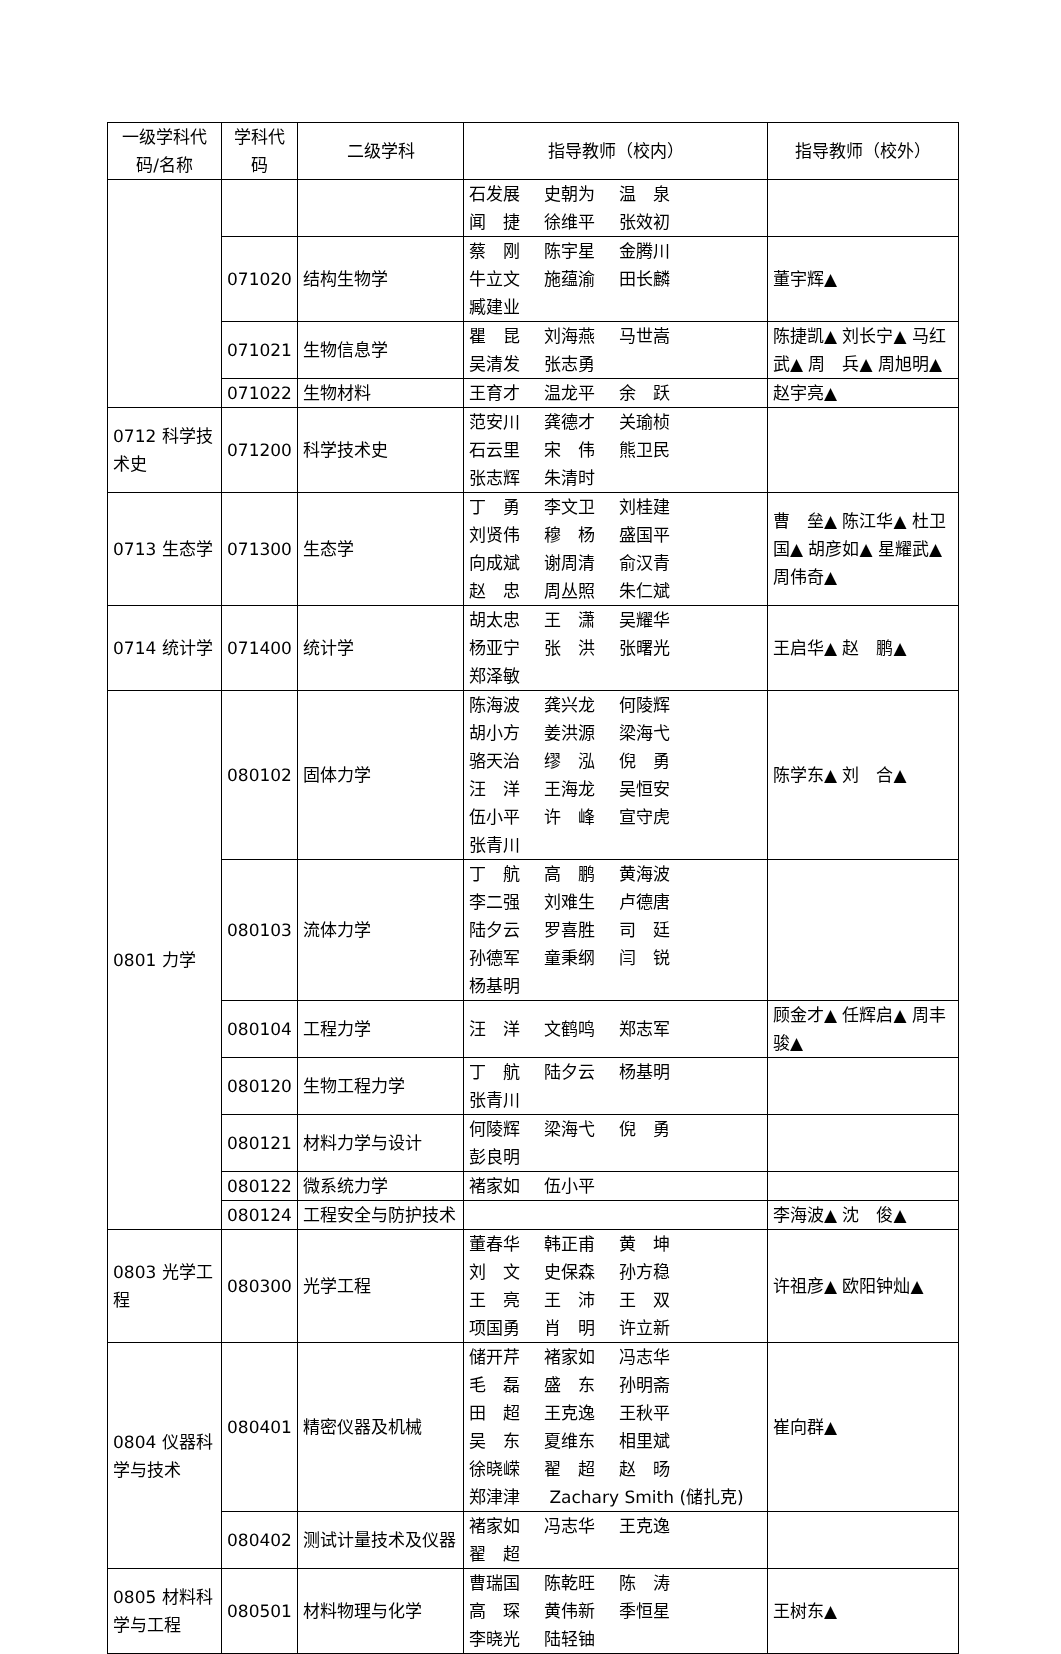| 一级学科代码/名称 | 学科代码 | 二级学科 | 指导教师（校内） | 指导教师（校外） |
| --- | --- | --- | --- | --- |
| | | | 石发展 史朝为 温 泉 闻 捷 徐维平 张效初 | |
| | 071020 | 结构生物学 | 蔡 刚 陈宇星 金腾川 牛立文 施蕴渝 田长麟 臧建业 | 董宇辉▲ |
| | 071021 | 生物信息学 | 瞿 昆 刘海燕 马世嵩 吴清发 张志勇 | 陈捷凯▲ 刘长宁▲ 马红武▲ 周 兵▲ 周旭明▲ |
| | 071022 | 生物材料 | 王育才 温龙平 余 跃 | 赵宇亮▲ |
| 0712 科学技术史 | 071200 | 科学技术史 | 范安川 龚德才 关瑜桢 石云里 宋 伟 熊卫民 张志辉 朱清时 | |
| 0713 生态学 | 071300 | 生态学 | 丁 勇 李文卫 刘桂建 刘贤伟 穆 杨 盛国平 向成斌 谢周清 俞汉青 赵 忠 周丛照 朱仁斌 | 曹 垒▲ 陈江华▲ 杜卫国▲ 胡彦如▲ 星耀武▲ 周伟奇▲ |
| 0714 统计学 | 071400 | 统计学 | 胡太忠 王 潇 吴耀华 杨亚宁 张 洪 张曙光 郑泽敏 | 王启华▲ 赵 鹏▲ |
| 0801 力学 | 080102 | 固体力学 | 陈海波 龚兴龙 何陵辉 胡小方 姜洪源 梁海弋 骆天治 缪 泓 倪 勇 汪 洋 王海龙 吴恒安 伍小平 许 峰 宣守虎 张青川 | 陈学东▲ 刘 合▲ |
| | 080103 | 流体力学 | 丁 航 高 鹏 黄海波 李二强 刘难生 卢德唐 陆夕云 罗喜胜 司 廷 孙德军 童秉纲 闫 锐 杨基明 | |
| | 080104 | 工程力学 | 汪 洋 文鹤鸣 郑志军 | 顾金才▲ 任辉启▲ 周丰骏▲ |
| | 080120 | 生物工程力学 | 丁 航 陆夕云 杨基明 张青川 | |
| | 080121 | 材料力学与设计 | 何陵辉 梁海弋 倪 勇 彭良明 | |
| | 080122 | 微系统力学 | 褚家如 伍小平 | |
| | 080124 | 工程安全与防护技术 | | 李海波▲ 沈 俊▲ |
| 0803 光学工程 | 080300 | 光学工程 | 董春华 韩正甫 黄 坤 刘 文 史保森 孙方稳 王 亮 王 沛 王 双 项国勇 肖 明 许立新 | 许祖彦▲ 欧阳钟灿▲ |
| 0804 仪器科学与技术 | 080401 | 精密仪器及机械 | 储开芹 褚家如 冯志华 毛 磊 盛 东 孙明斋 田 超 王克逸 王秋平 吴 东 夏维东 相里斌 徐晓嵘 翟 超 赵 旸 郑津津 Zachary Smith (储扎克) | 崔向群▲ |
| | 080402 | 测试计量技术及仪器 | 褚家如 冯志华 王克逸 翟 超 | |
| 0805 材料科学与工程 | 080501 | 材料物理与化学 | 曹瑞国 陈乾旺 陈 涛 高 琛 黄伟新 季恒星 李晓光 陆轻铀 | 王树东▲ |